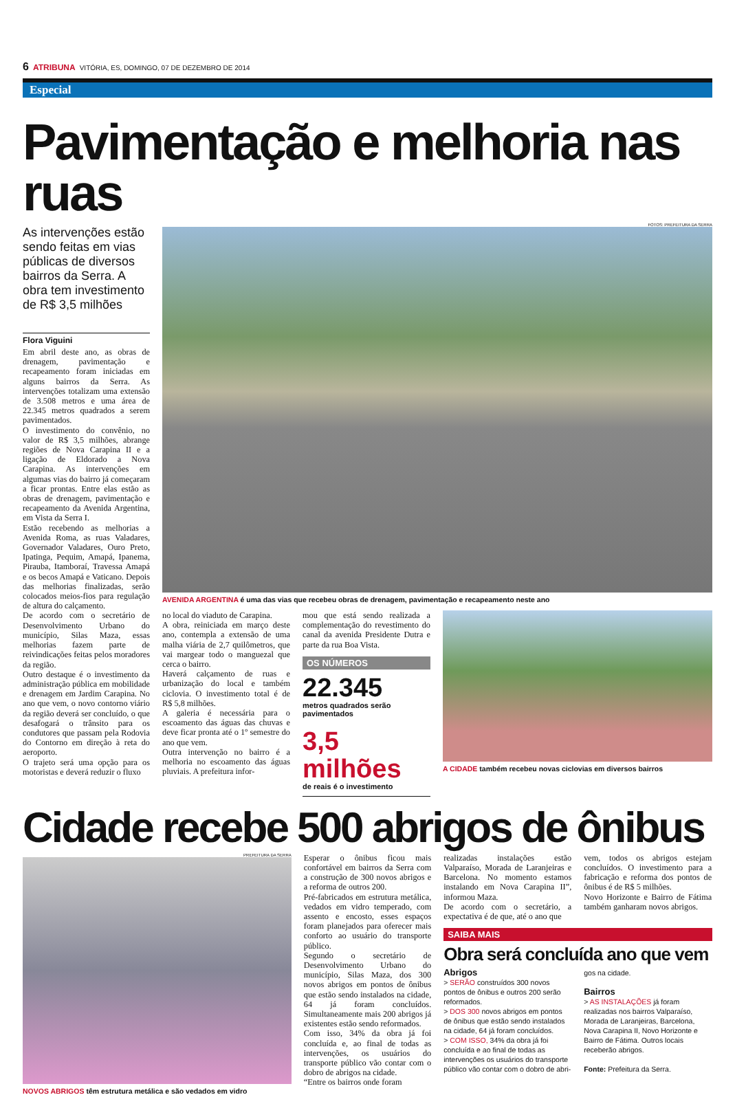6 ATRIBUNA VITÓRIA, ES, DOMINGO, 07 DE DEZEMBRO DE 2014
Especial
Pavimentação e melhoria nas ruas
As intervenções estão sendo feitas em vias públicas de diversos bairros da Serra. A obra tem investimento de R$ 3,5 milhões
Flora Viguini
Em abril deste ano, as obras de drenagem, pavimentação e recapeamento foram iniciadas em alguns bairros da Serra. As intervenções totalizam uma extensão de 3.508 metros e uma área de 22.345 metros quadrados a serem pavimentados.
O investimento do convênio, no valor de R$ 3,5 milhões, abrange regiões de Nova Carapina II e a ligação de Eldorado a Nova Carapina. As intervenções em algumas vias do bairro já começaram a ficar prontas. Entre elas estão as obras de drenagem, pavimentação e recapeamento da Avenida Argentina, em Vista da Serra I.
Estão recebendo as melhorias a Avenida Roma, as ruas Valadares, Governador Valadares, Ouro Preto, Ipatinga, Pequim, Amapá, Ipanema, Pirauba, Itamboraí, Travessa Amapá e os becos Amapá e Vaticano. Depois das melhorias finalizadas, serão colocados meios-fios para regulação de altura do calçamento.
De acordo com o secretário de Desenvolvimento Urbano do município, Silas Maza, essas melhorias fazem parte de reivindicações feitas pelos moradores da região.
Outro destaque é o investimento da administração pública em mobilidade e drenagem em Jardim Carapina. No ano que vem, o novo contorno viário da região deverá ser concluído, o que desafogará o trânsito para os condutores que passam pela Rodovia do Contorno em direção à reta do aeroporto.
O trajeto será uma opção para os motoristas e deverá reduzir o fluxo
FOTOS: PREFEITURA DA SERRA
AVENIDA ARGENTINA é uma das vias que recebeu obras de drenagem, pavimentação e recapeamento neste ano
no local do viaduto de Carapina.
A obra, reiniciada em março deste ano, contempla a extensão de uma malha viária de 2,7 quilômetros, que vai margear todo o manguezal que cerca o bairro.
Haverá calçamento de ruas e urbanização do local e também ciclovia. O investimento total é de R$ 5,8 milhões.
A galeria é necessária para o escoamento das águas das chuvas e deve ficar pronta até o 1º semestre do ano que vem.
Outra intervenção no bairro é a melhoria no escoamento das águas pluviais. A prefeitura infor-
mou que está sendo realizada a complementação do revestimento do canal da avenida Presidente Dutra e parte da rua Boa Vista.
OS NÚMEROS
22.345
metros quadrados serão pavimentados
3,5 milhões
de reais é o investimento
A CIDADE também recebeu novas ciclovias em diversos bairros
Cidade recebe 500 abrigos de ônibus
PREFEITURA DA SERRA
NOVOS ABRIGOS têm estrutura metálica e são vedados em vidro
Esperar o ônibus ficou mais confortável em bairros da Serra com a construção de 300 novos abrigos e a reforma de outros 200.
Pré-fabricados em estrutura metálica, vedados em vidro temperado, com assento e encosto, esses espaços foram planejados para oferecer mais conforto ao usuário do transporte público.
Segundo o secretário de Desenvolvimento Urbano do município, Silas Maza, dos 300 novos abrigos em pontos de ônibus que estão sendo instalados na cidade, 64 já foram concluídos. Simultaneamente mais 200 abrigos já existentes estão sendo reformados.
Com isso, 34% da obra já foi concluída e, ao final de todas as intervenções, os usuários do transporte público vão contar com o dobro de abrigos na cidade.
“Entre os bairros onde foram
realizadas instalações estão Valparaíso, Morada de Laranjeiras e Barcelona. No momento estamos instalando em Nova Carapina II”, informou Maza.
De acordo com o secretário, a expectativa é de que, até o ano que
vem, todos os abrigos estejam concluídos. O investimento para a fabricação e reforma dos pontos de ônibus é de R$ 5 milhões.
Novo Horizonte e Bairro de Fátima também ganharam novos abrigos.
SAIBA MAIS
Obra será concluída ano que vem
Abrigos
> SERÃO construídos 300 novos pontos de ônibus e outros 200 serão reformados.
> DOS 300 novos abrigos em pontos de ônibus que estão sendo instalados na cidade, 64 já foram concluídos.
> COM ISSO, 34% da obra já foi concluída e ao final de todas as intervenções os usuários do transporte público vão contar com o dobro de abri-
gos na cidade.
Bairros
> AS INSTALAÇÕES já foram realizadas nos bairros Valparaíso, Morada de Laranjeiras, Barcelona, Nova Carapina II, Novo Horizonte e Bairro de Fátima. Outros locais receberão abrigos.
Fonte: Prefeitura da Serra.